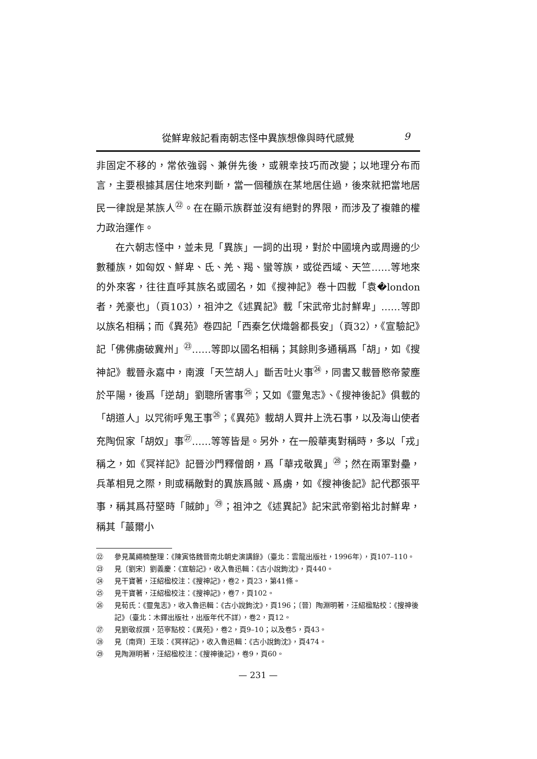從鮮卑敍記看南朝志怪中異族想像與時代感覺 9
非固定不移的，常依強弱、兼併先後，或親幸技巧而改變；以地理分布而言，主要根據其居住地來判斷，當一個種族在某地居住過，後來就把當地居民一律說是某族人<sup>㉒</sup>。在在顯示族群並沒有絕對的界限，而涉及了複雜的權力政治運作。
在六朝志怪中，並未見「異族」一詞的出現，對於中國境內或周邊的少數種族，如匈奴、鮮卑、氐、羌、羯、蠻等族，或從西域、天竺……等地來的外來客，往往直呼其族名或國名，如《搜神記》卷十四載「袁�london者，羌豪也」（頁103），祖沖之《述異記》載「宋武帝北討鮮卑」……等即以族名相稱；而《異苑》卷四記「西秦乞伏熾磐都長安」（頁32），《宣驗記》記「佛佛虜破冀州」<sup>㉓</sup>……等即以國名相稱；其餘則多通稱爲「胡」，如《搜神記》載晉永嘉中，南渡「天竺胡人」斷舌吐火事<sup>㉔</sup>，同書又載晉愍帝蒙塵於平陽，後爲「逆胡」劉聰所害事<sup>㉕</sup>；又如《靈鬼志》、《搜神後記》俱載的「胡道人」以咒術呼鬼王事<sup>㉖</sup>；《異苑》載胡人買井上洗石事，以及海山使者充陶侃家「胡奴」事<sup>㉗</sup>……等等皆是。另外，在一般華夷對稱時，多以「戎」稱之，如《冥祥記》記晉沙門釋僧朗，爲「華戎敬異」<sup>㉘</sup>；然在兩軍對壘，兵革相見之際，則或稱敵對的異族爲賊、爲虜，如《搜神後記》記代郡張平事，稱其爲苻堅時「賊帥」<sup>㉙</sup>；祖沖之《述異記》記宋武帝劉裕北討鮮卑，稱其「蕞爾小
㉒ 參見萬繩楠整理：《陳寅恪魏晉南北朝史演講錄》（臺北：雲龍出版社，1996年），頁107–110。
㉓ 見〔劉宋〕劉義慶：《宣驗記》，收入魯迅輯：《古小說鉤沈》，頁440。
㉔ 見干寶著，汪紹楹校注：《搜神記》，卷2，頁23，第41條。
㉕ 見干寶著，汪紹楹校注：《搜神記》，卷7，頁102。
㉖ 見荀氏：《靈鬼志》，收入魯迅輯：《古小說鉤沈》，頁196；〔晉〕陶淵明著，汪紹楹點校：《搜神後記》（臺北：木鐸出版社，出版年代不詳），卷2，頁12。
㉗ 見劉敬叔撰，范寧點校：《異苑》，卷2，頁9–10；以及卷5，頁43。
㉘ 見〔南齊〕王琰：《冥祥記》，收入魯迅輯：《古小說鉤沈》，頁474。
㉙ 見陶淵明著，汪紹楹校注：《搜神後記》，卷9，頁60。
— 231 —